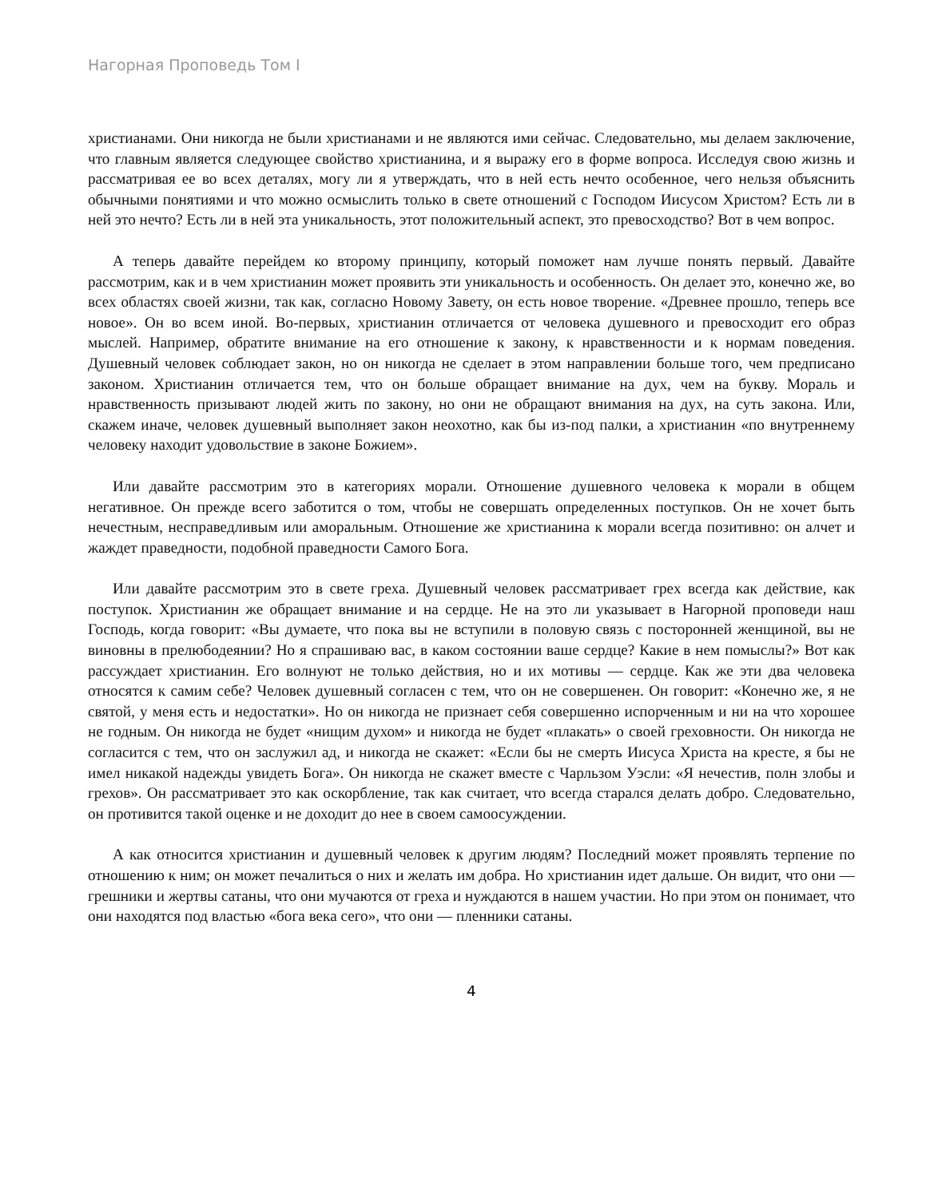Нагорная Проповедь Том I
христианами. Они никогда не были христианами и не являются ими сейчас. Следовательно, мы делаем заключение, что главным является следующее свойство христианина, и я выражу его в форме вопроса. Исследуя свою жизнь и рассматривая ее во всех деталях, могу ли я утверждать, что в ней есть нечто особенное, чего нельзя объяснить обычными понятиями и что можно осмыслить только в свете отношений с Господом Иисусом Христом? Есть ли в ней это нечто? Есть ли в ней эта уникальность, этот положительный аспект, это превосходство? Вот в чем вопрос.
А теперь давайте перейдем ко второму принципу, который поможет нам лучше понять первый. Давайте рассмотрим, как и в чем христианин может проявить эти уникальность и особенность. Он делает это, конечно же, во всех областях своей жизни, так как, согласно Новому Завету, он есть новое творение. «Древнее прошло, теперь все новое». Он во всем иной. Во-первых, христианин отличается от человека душевного и превосходит его образ мыслей. Например, обратите внимание на его отношение к закону, к нравственности и к нормам поведения. Душевный человек соблюдает закон, но он никогда не сделает в этом направлении больше того, чем предписано законом. Христианин отличается тем, что он больше обращает внимание на дух, чем на букву. Мораль и нравственность призывают людей жить по закону, но они не обращают внимания на дух, на суть закона. Или, скажем иначе, человек душевный выполняет закон неохотно, как бы из-под палки, а христианин «по внутреннему человеку находит удовольствие в законе Божием».
Или давайте рассмотрим это в категориях морали. Отношение душевного человека к морали в общем негативное. Он прежде всего заботится о том, чтобы не совершать определенных поступков. Он не хочет быть нечестным, несправедливым или аморальным. Отношение же христианина к морали всегда позитивно: он алчет и жаждет праведности, подобной праведности Самого Бога.
Или давайте рассмотрим это в свете греха. Душевный человек рассматривает грех всегда как действие, как поступок. Христианин же обращает внимание и на сердце. Не на это ли указывает в Нагорной проповеди наш Господь, когда говорит: «Вы думаете, что пока вы не вступили в половую связь с посторонней женщиной, вы не виновны в прелюбодеянии? Но я спрашиваю вас, в каком состоянии ваше сердце? Какие в нем помыслы?» Вот как рассуждает христианин. Его волнуют не только действия, но и их мотивы — сердце. Как же эти два человека относятся к самим себе? Человек душевный согласен с тем, что он не совершенен. Он говорит: «Конечно же, я не святой, у меня есть и недостатки». Но он никогда не признает себя совершенно испорченным и ни на что хорошее не годным. Он никогда не будет «нищим духом» и никогда не будет «плакать» о своей греховности. Он никогда не согласится с тем, что он заслужил ад, и никогда не скажет: «Если бы не смерть Иисуса Христа на кресте, я бы не имел никакой надежды увидеть Бога». Он никогда не скажет вместе с Чарльзом Уэсли: «Я нечестив, полн злобы и грехов». Он рассматривает это как оскорбление, так как считает, что всегда старался делать добро. Следовательно, он противится такой оценке и не доходит до нее в своем самоосуждении.
А как относится христианин и душевный человек к другим людям? Последний может проявлять терпение по отношению к ним; он может печалиться о них и желать им добра. Но христианин идет дальше. Он видит, что они — грешники и жертвы сатаны, что они мучаются от греха и нуждаются в нашем участии. Но при этом он понимает, что они находятся под властью «бога века сего», что они — пленники сатаны.
4